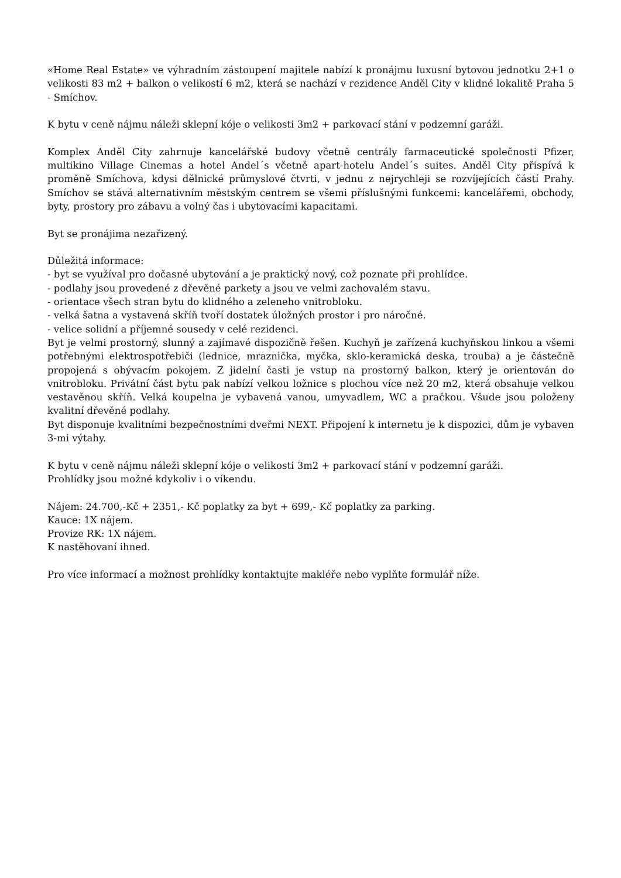«Home Real Estate» ve výhradním zástoupení majitele nabízí k pronájmu luxusní bytovou jednotku 2+1 o velikosti 83 m2 + balkon o velikostí 6 m2, která se nachází v rezidence Anděl City v klidné lokalitě Praha 5 - Smíchov.
K bytu v ceně nájmu náleži sklepní kóje o velikosti 3m2 + parkovací stání v podzemní garáži.
Komplex Anděl City zahrnuje kancelářské budovy včetně centrály farmaceutické společnosti Pfizer, multikino Village Cinemas a hotel Andel´s včetně apart-hotelu Andel´s suites. Anděl City přispívá k proměně Smíchova, kdysi dělnické průmyslové čtvrti, v jednu z nejrychleji se rozvíjejících částí Prahy. Smíchov se stává alternativním městským centrem se všemi příslušnými funkcemi: kancelářemi, obchody, byty, prostory pro zábavu a volný čas i ubytovacími kapacitami.
Byt se pronájima nezařizený.
Důležitá informace:
- byt se využíval pro dočasné ubytování a je praktický nový, což poznate při prohlídce.
- podlahy jsou provedené z dřevěné parkety a jsou ve velmi zachovalém stavu.
- orientace všech stran bytu do klidného a zeleneho vnitrobloku.
- velká šatna a vystavená skříň tvoří dostatek úložných prostor i pro náročné.
- velice solidní a příjemné sousedy v celé rezidenci.
Byt je velmi prostorný, slunný a zajímavé dispozičně řešen. Kuchyň je zařízená kuchyňskou linkou a všemi potřebnými elektrospotřebiči (lednice, mraznička, myčka, sklo-keramická deska, trouba) a je částečně propojená s obývacím pokojem. Z jidelní časti je vstup na prostorný balkon, který je orientován do vnitrobloku. Privátní část bytu pak nabízí velkou ložnice s plochou více než 20 m2, která obsahuje velkou vestavěnou skříň. Velká koupelna je vybavená vanou, umyvadlem, WC a pračkou. Všude jsou položeny kvalitní dřevěné podlahy.
Byt disponuje kvalitními bezpečnostními dveřmi NEXT. Připojení k internetu je k dispozici, dům je vybaven 3-mi výtahy.
K bytu v ceně nájmu náleži sklepní kóje o velikosti 3m2 + parkovací stání v podzemní garáži.
Prohlídky jsou možné kdykoliv i o víkendu.
Nájem: 24.700,-Kč + 2351,- Kč poplatky za byt + 699,- Kč poplatky za parking.
Kauce: 1X nájem.
Provize RK: 1X nájem.
K nastěhovaní ihned.
Pro více informací a možnost prohlídky kontaktujte makléře nebo vyplňte formulář níže.